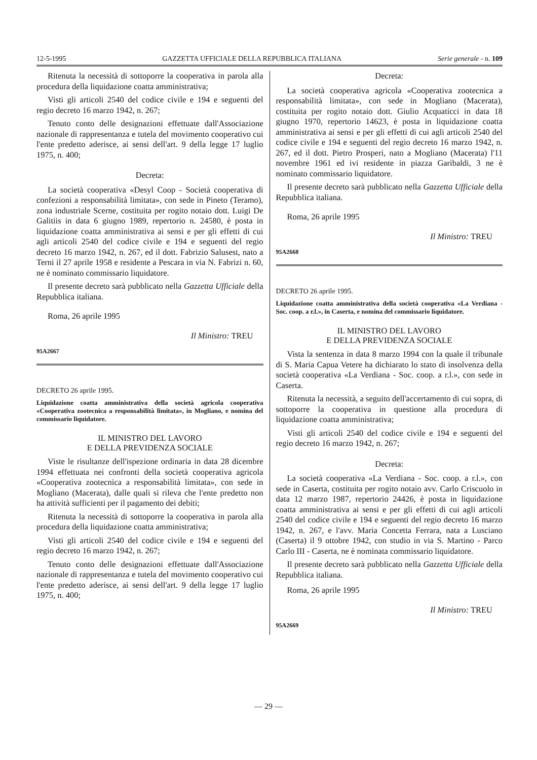12-5-1995 GAZZETTA UFFICIALE DELLA REPUBBLICA ITALIANA Serie generale - n. 109
Ritenuta la necessità di sottoporre la cooperativa in parola alla procedura della liquidazione coatta amministrativa;
Visti gli articoli 2540 del codice civile e 194 e seguenti del regio decreto 16 marzo 1942, n. 267;
Tenuto conto delle designazioni effettuate dall'Associazione nazionale di rappresentanza e tutela del movimento cooperativo cui l'ente predetto aderisce, ai sensi dell'art. 9 della legge 17 luglio 1975, n. 400;
Decreta:
La società cooperativa «Desyl Coop - Società cooperativa di confezioni a responsabilità limitata», con sede in Pineto (Teramo), zona industriale Scerne, costituita per rogito notaio dott. Luigi De Galitiis in data 6 giugno 1989, repertorio n. 24580, è posta in liquidazione coatta amministrativa ai sensi e per gli effetti di cui agli articoli 2540 del codice civile e 194 e seguenti del regio decreto 16 marzo 1942, n. 267, ed il dott. Fabrizio Salusest, nato a Terni il 27 aprile 1958 e residente a Pescara in via N. Fabrizi n. 60, ne è nominato commissario liquidatore.
Il presente decreto sarà pubblicato nella Gazzetta Ufficiale della Repubblica italiana.
Roma, 26 aprile 1995
Il Ministro: TREU
95A2667
DECRETO 26 aprile 1995.
Liquidazione coatta amministrativa della società agricola cooperativa «Cooperativa zootecnica a responsabilità limitata», in Mogliano, e nomina del commissario liquidatore.
IL MINISTRO DEL LAVORO
E DELLA PREVIDENZA SOCIALE
Viste le risultanze dell'ispezione ordinaria in data 28 dicembre 1994 effettuata nei confronti della società cooperativa agricola «Cooperativa zootecnica a responsabilità limitata», con sede in Mogliano (Macerata), dalle quali si rileva che l'ente predetto non ha attività sufficienti per il pagamento dei debiti;
Ritenuta la necessità di sottoporre la cooperativa in parola alla procedura della liquidazione coatta amministrativa;
Visti gli articoli 2540 del codice civile e 194 e seguenti del regio decreto 16 marzo 1942, n. 267;
Tenuto conto delle designazioni effettuate dall'Associazione nazionale di rappresentanza e tutela del movimento cooperativo cui l'ente predetto aderisce, ai sensi dell'art. 9 della legge 17 luglio 1975, n. 400;
Decreta:
La società cooperativa agricola «Cooperativa zootecnica a responsabilità limitata», con sede in Mogliano (Macerata), costituita per rogito notaio dott. Giulio Acquaticci in data 18 giugno 1970, repertorio 14623, è posta in liquidazione coatta amministrativa ai sensi e per gli effetti di cui agli articoli 2540 del codice civile e 194 e seguenti del regio decreto 16 marzo 1942, n. 267, ed il dott. Pietro Prosperi, nato a Mogliano (Macerata) l'11 novembre 1961 ed ivi residente in piazza Garibaldi, 3 ne è nominato commissario liquidatore.
Il presente decreto sarà pubblicato nella Gazzetta Ufficiale della Repubblica italiana.
Roma, 26 aprile 1995
Il Ministro: TREU
95A2668
DECRETO 26 aprile 1995.
Liquidazione coatta amministrativa della società cooperativa «La Verdiana - Soc. coop. a r.l.», in Caserta, e nomina del commissario liquidatore.
IL MINISTRO DEL LAVORO
E DELLA PREVIDENZA SOCIALE
Vista la sentenza in data 8 marzo 1994 con la quale il tribunale di S. Maria Capua Vetere ha dichiarato lo stato di insolvenza della società cooperativa «La Verdiana - Soc. coop. a r.l.», con sede in Caserta.
Ritenuta la necessità, a seguito dell'accertamento di cui sopra, di sottoporre la cooperativa in questione alla procedura di liquidazione coatta amministrativa;
Visti gli articoli 2540 del codice civile e 194 e seguenti del regio decreto 16 marzo 1942, n. 267;
Decreta:
La società cooperativa «La Verdiana - Soc. coop. a r.l.», con sede in Caserta, costituita per rogito notaio avv. Carlo Criscuolo in data 12 marzo 1987, repertorio 24426, è posta in liquidazione coatta amministrativa ai sensi e per gli effetti di cui agli articoli 2540 del codice civile e 194 e seguenti del regio decreto 16 marzo 1942, n. 267, e l'avv. Maria Concetta Ferrara, nata a Lusciano (Caserta) il 9 ottobre 1942, con studio in via S. Martino - Parco Carlo III - Caserta, ne è nominata commissario liquidatore.
Il presente decreto sarà pubblicato nella Gazzetta Ufficiale della Repubblica italiana.
Roma, 26 aprile 1995
Il Ministro: TREU
95A2669
— 29 —